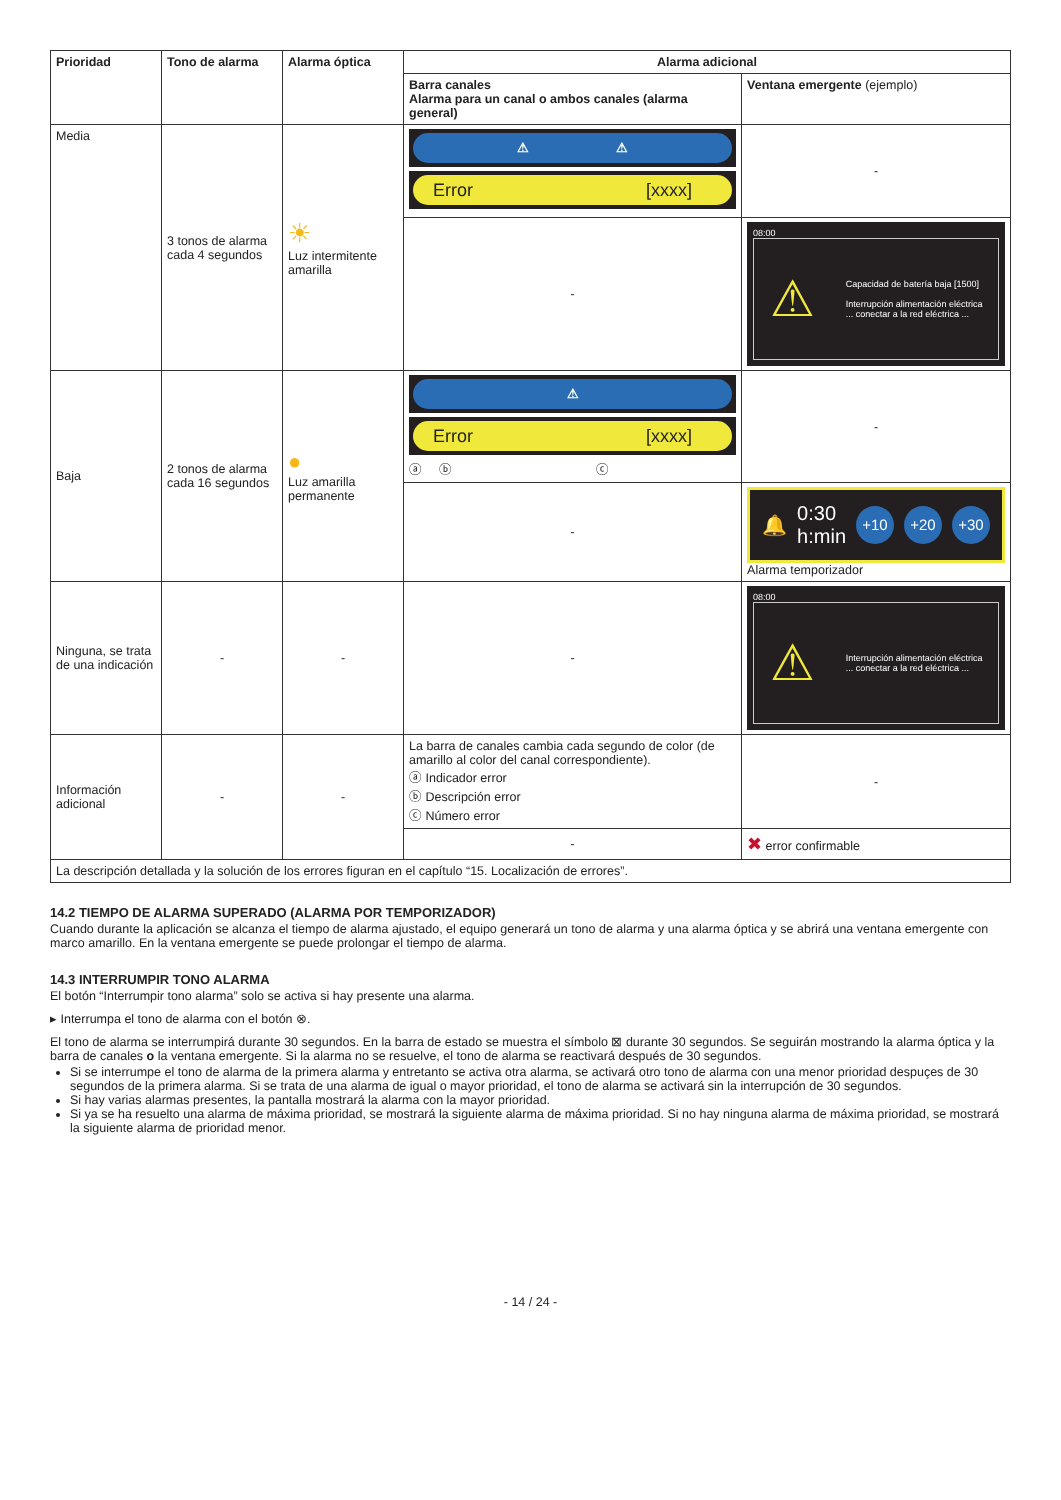| Prioridad | Tono de alarma | Alarma óptica | Alarma adicional | |
| --- | --- | --- | --- | --- |
| | | | Barra canales Alarma para un canal o ambos canales (alarma general) | Ventana emergente (ejemplo) |
| Media | 3 tonos de alarma cada 4 segundos | ☀ Luz intermitente amarilla | ⚠ ⚠ Error [xxxx] | - |
| | | | - | 08:00 ⚠ Capacidad de batería baja [1500] Interrupción alimentación eléctrica ... conectar a la red eléctrica ... |
| Baja | 2 tonos de alarma cada 16 segundos | ● Luz amarilla permanente | ⚠ Error [xxxx] ⓐ ⓑ ⓒ | - |
| | | | - | 🔔 0:30 h:min +10 +20 +30 Alarma temporizador |
| Ninguna, se trata de una indicación | - | - | - | 08:00 ⚠ Interrupción alimentación eléctrica ... conectar a la red eléctrica ... |
| Información adicional | - | - | La barra de canales cambia cada segundo de color (de amarillo al color del canal correspondiente). ⓐ Indicador error ⓑ Descripción error ⓒ Número error | - |
| | | | - | ✖ error confirmable |
| La descripción detallada y la solución de los errores figuran en el capítulo “15. Localización de errores”. | | | | |
14.2 TIEMPO DE ALARMA SUPERADO (ALARMA POR TEMPORIZADOR)
Cuando durante la aplicación se alcanza el tiempo de alarma ajustado, el equipo generará un tono de alarma y una alarma óptica y se abrirá una ventana emergente con marco amarillo. En la ventana emergente se puede prolongar el tiempo de alarma.
14.3 INTERRUMPIR TONO ALARMA
El botón “Interrumpir tono alarma” solo se activa si hay presente una alarma.
▸ Interrumpa el tono de alarma con el botón ⊗.
El tono de alarma se interrumpirá durante 30 segundos. En la barra de estado se muestra el símbolo ⊠ durante 30 segundos. Se seguirán mostrando la alarma óptica y la barra de canales o la ventana emergente. Si la alarma no se resuelve, el tono de alarma se reactivará después de 30 segundos.
Si se interrumpe el tono de alarma de la primera alarma y entretanto se activa otra alarma, se activará otro tono de alarma con una menor prioridad despuçes de 30 segundos de la primera alarma. Si se trata de una alarma de igual o mayor prioridad, el tono de alarma se activará sin la interrupción de 30 segundos.
Si hay varias alarmas presentes, la pantalla mostrará la alarma con la mayor prioridad.
Si ya se ha resuelto una alarma de máxima prioridad, se mostrará la siguiente alarma de máxima prioridad. Si no hay ninguna alarma de máxima prioridad, se mostrará la siguiente alarma de prioridad menor.
- 14 / 24 -